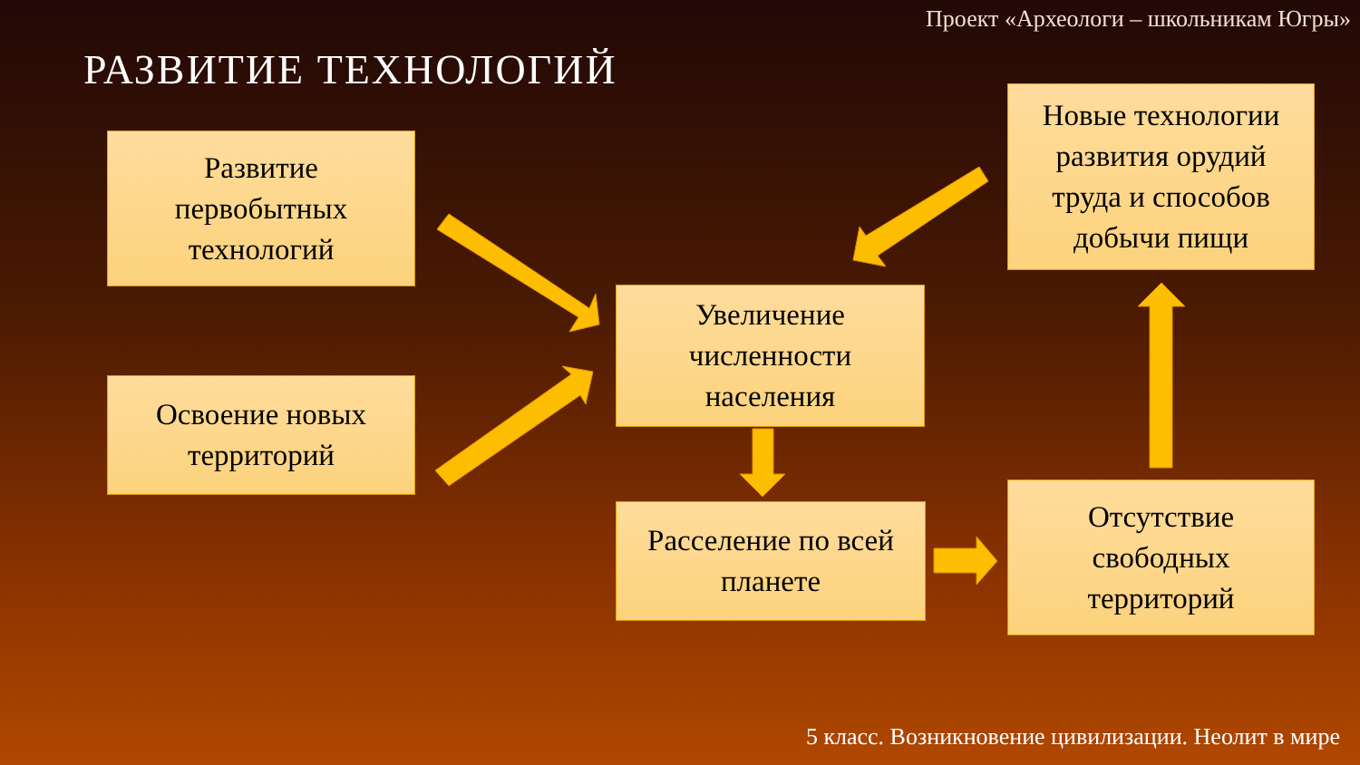Проект «Археологи – школьникам Югры»
РАЗВИТИЕ ТЕХНОЛОГИЙ
Развитие
первобытных
технологий
Освоение новых
территорий
Увеличение
численности
населения
Расселение по всей
планете
Новые технологии
развития орудий
труда и способов
добычи пищи
Отсутствие
свободных
территорий
5 класс. Возникновение цивилизации. Неолит в мире